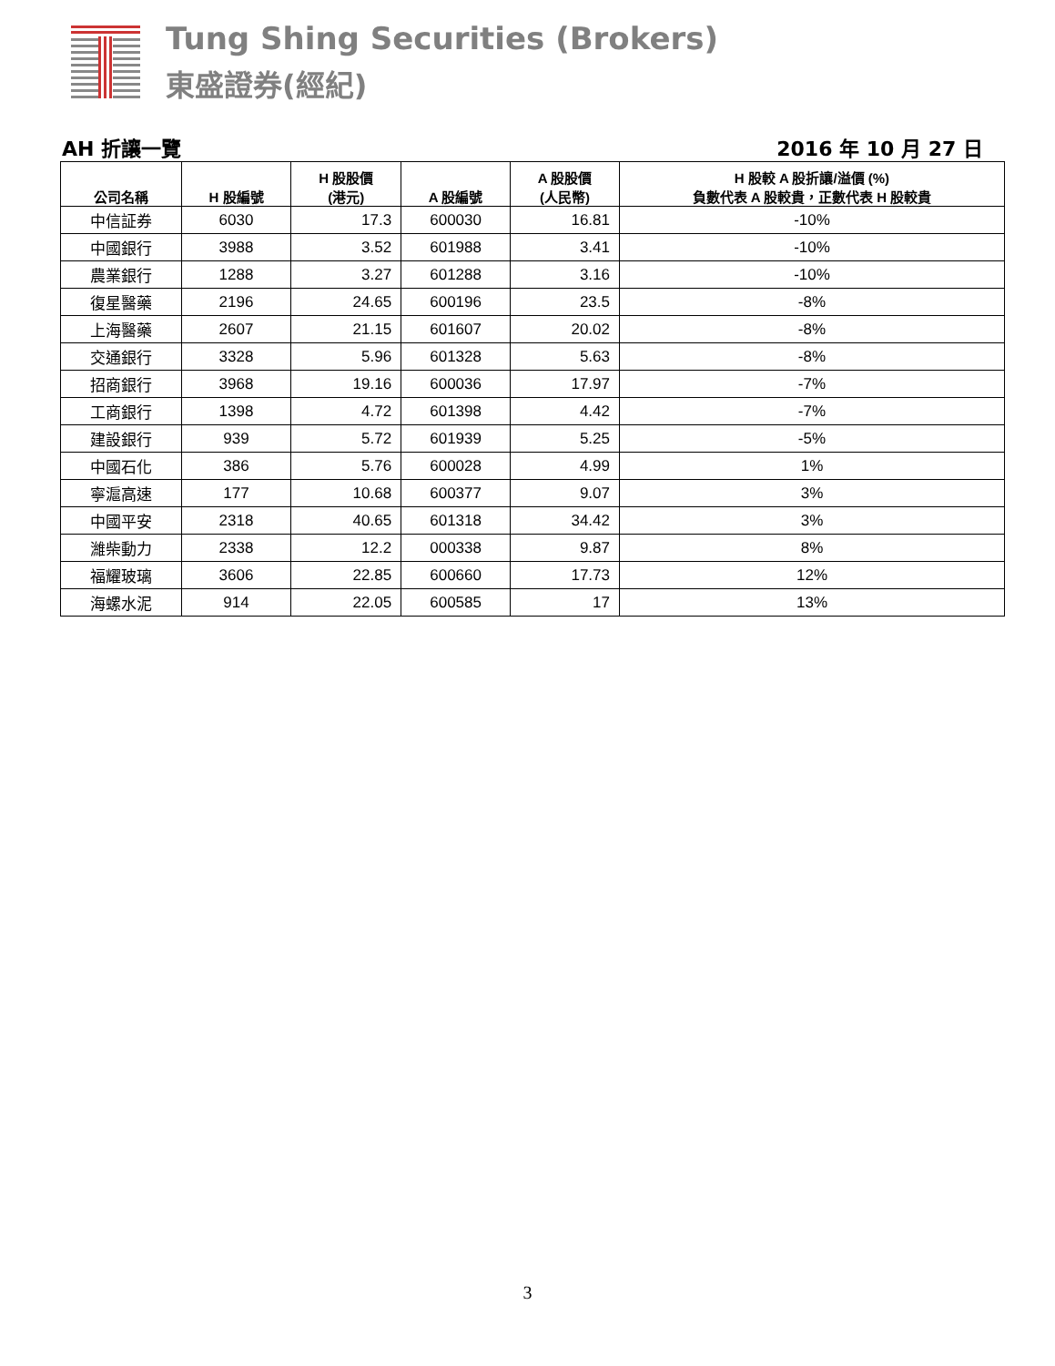Tung Shing Securities (Brokers)
東盛證券(經紀)
AH 折讓一覽 2016 年 10 月 27 日
| 公司名稱 | H 股編號 | H 股股價 (港元) | A 股編號 | A 股股價 (人民幣) | H 股較 A 股折讓/溢價 (%) 負數代表 A 股較貴，正數代表 H 股較貴 |
| --- | --- | --- | --- | --- | --- |
| 中信証券 | 6030 | 17.3 | 600030 | 16.81 | -10% |
| 中國銀行 | 3988 | 3.52 | 601988 | 3.41 | -10% |
| 農業銀行 | 1288 | 3.27 | 601288 | 3.16 | -10% |
| 復星醫藥 | 2196 | 24.65 | 600196 | 23.5 | -8% |
| 上海醫藥 | 2607 | 21.15 | 601607 | 20.02 | -8% |
| 交通銀行 | 3328 | 5.96 | 601328 | 5.63 | -8% |
| 招商銀行 | 3968 | 19.16 | 600036 | 17.97 | -7% |
| 工商銀行 | 1398 | 4.72 | 601398 | 4.42 | -7% |
| 建設銀行 | 939 | 5.72 | 601939 | 5.25 | -5% |
| 中國石化 | 386 | 5.76 | 600028 | 4.99 | 1% |
| 寧滬高速 | 177 | 10.68 | 600377 | 9.07 | 3% |
| 中國平安 | 2318 | 40.65 | 601318 | 34.42 | 3% |
| 濰柴動力 | 2338 | 12.2 | 000338 | 9.87 | 8% |
| 福耀玻璃 | 3606 | 22.85 | 600660 | 17.73 | 12% |
| 海螺水泥 | 914 | 22.05 | 600585 | 17 | 13% |
3